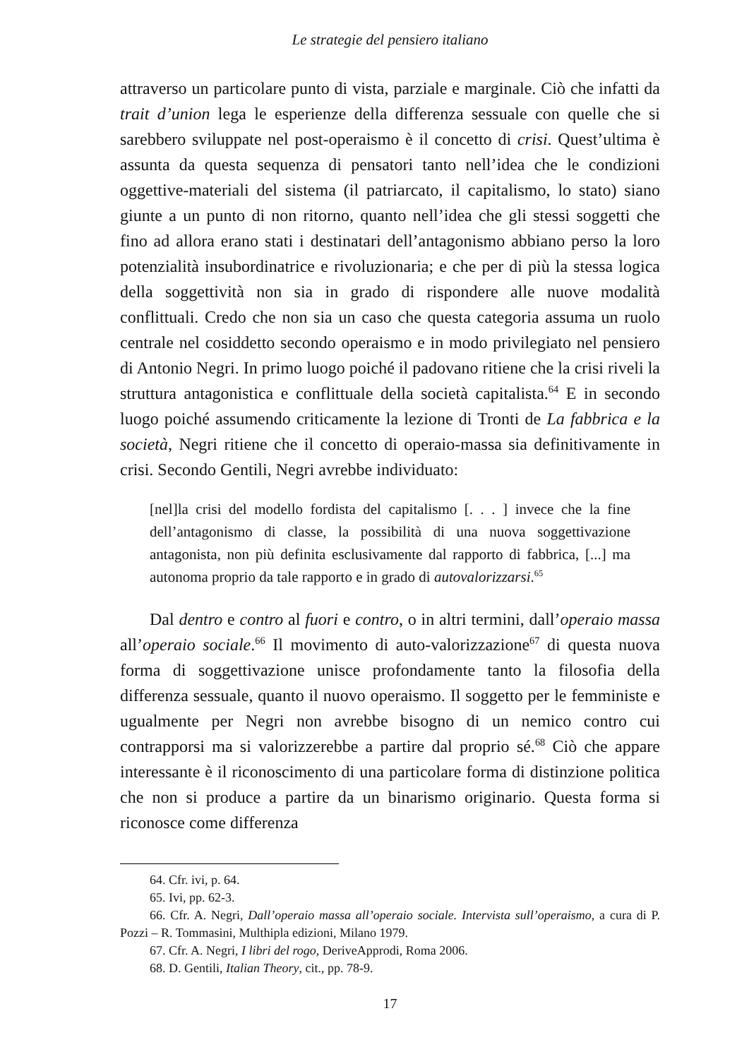Le strategie del pensiero italiano
attraverso un particolare punto di vista, parziale e marginale. Ciò che infatti da trait d’union lega le esperienze della differenza sessuale con quelle che si sarebbero sviluppate nel post-operaismo è il concetto di crisi. Quest’ultima è assunta da questa sequenza di pensatori tanto nell’idea che le condizioni oggettive-materiali del sistema (il patriarcato, il capitalismo, lo stato) siano giunte a un punto di non ritorno, quanto nell’idea che gli stessi soggetti che fino ad allora erano stati i destinatari dell’antagonismo abbiano perso la loro potenzialità insubordinatrice e rivoluzionaria; e che per di più la stessa logica della soggettività non sia in grado di rispondere alle nuove modalità conflittuali. Credo che non sia un caso che questa categoria assuma un ruolo centrale nel cosiddetto secondo operaismo e in modo privilegiato nel pensiero di Antonio Negri. In primo luogo poiché il padovano ritiene che la crisi riveli la struttura antagonistica e conflittuale della società capitalista.<sup>64</sup> E in secondo luogo poiché assumendo criticamente la lezione di Tronti de La fabbrica e la società, Negri ritiene che il concetto di operaio-massa sia definitivamente in crisi. Secondo Gentili, Negri avrebbe individuato:
[nel]la crisi del modello fordista del capitalismo [. . . ] invece che la fine dell’antagonismo di classe, la possibilità di una nuova soggettivazione antagonista, non più definita esclusivamente dal rapporto di fabbrica, [...] ma autonoma proprio da tale rapporto e in grado di autovalorizzarsi.<sup>65</sup>
Dal dentro e contro al fuori e contro, o in altri termini, dall’operaio massa all’operaio sociale.<sup>66</sup> Il movimento di auto-valorizzazione<sup>67</sup> di questa nuova forma di soggettivazione unisce profondamente tanto la filosofia della differenza sessuale, quanto il nuovo operaismo. Il soggetto per le femministe e ugualmente per Negri non avrebbe bisogno di un nemico contro cui contrapporsi ma si valorizzerebbe a partire dal proprio sé.<sup>68</sup> Ciò che appare interessante è il riconoscimento di una particolare forma di distinzione politica che non si produce a partire da un binarismo originario. Questa forma si riconosce come differenza
64. Cfr. ivi, p. 64.
65. Ivi, pp. 62-3.
66. Cfr. A. Negri, Dall’operaio massa all’operaio sociale. Intervista sull’operaismo, a cura di P. Pozzi – R. Tommasini, Multhipla edizioni, Milano 1979.
67. Cfr. A. Negri, I libri del rogo, DeriveApprodi, Roma 2006.
68. D. Gentili, Italian Theory, cit., pp. 78-9.
17